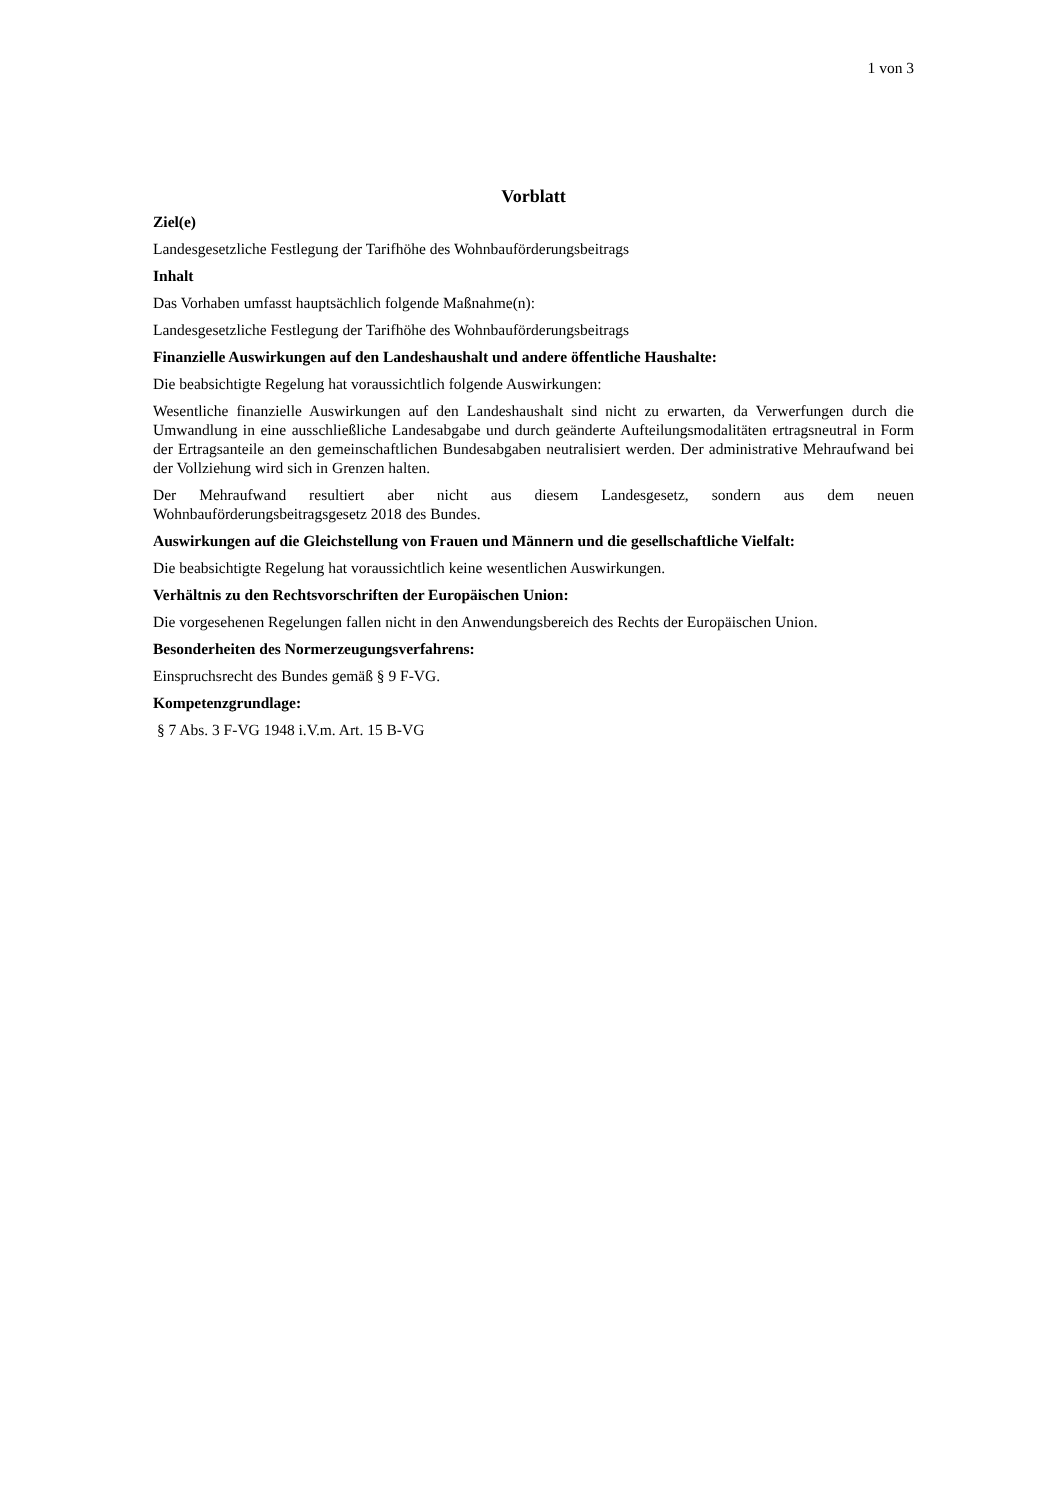1 von 3
Vorblatt
Ziel(e)
Landesgesetzliche Festlegung der Tarifhöhe des Wohnbauförderungsbeitrags
Inhalt
Das Vorhaben umfasst hauptsächlich folgende Maßnahme(n):
Landesgesetzliche Festlegung der Tarifhöhe des Wohnbauförderungsbeitrags
Finanzielle Auswirkungen auf den Landeshaushalt und andere öffentliche Haushalte:
Die beabsichtigte Regelung hat voraussichtlich folgende Auswirkungen:
Wesentliche finanzielle Auswirkungen auf den Landeshaushalt sind nicht zu erwarten, da Verwerfungen durch die Umwandlung in eine ausschließliche Landesabgabe und durch geänderte Aufteilungsmodalitäten ertragsneutral in Form der Ertragsanteile an den gemeinschaftlichen Bundesabgaben neutralisiert werden. Der administrative Mehraufwand bei der Vollziehung wird sich in Grenzen halten.
Der Mehraufwand resultiert aber nicht aus diesem Landesgesetz, sondern aus dem neuen Wohnbauförderungsbeitragsgesetz 2018 des Bundes.
Auswirkungen auf die Gleichstellung von Frauen und Männern und die gesellschaftliche Vielfalt:
Die beabsichtigte Regelung hat voraussichtlich keine wesentlichen Auswirkungen.
Verhältnis zu den Rechtsvorschriften der Europäischen Union:
Die vorgesehenen Regelungen fallen nicht in den Anwendungsbereich des Rechts der Europäischen Union.
Besonderheiten des Normerzeugungsverfahrens:
Einspruchsrecht des Bundes gemäß § 9 F-VG.
Kompetenzgrundlage:
§ 7 Abs. 3 F-VG 1948 i.V.m. Art. 15 B-VG